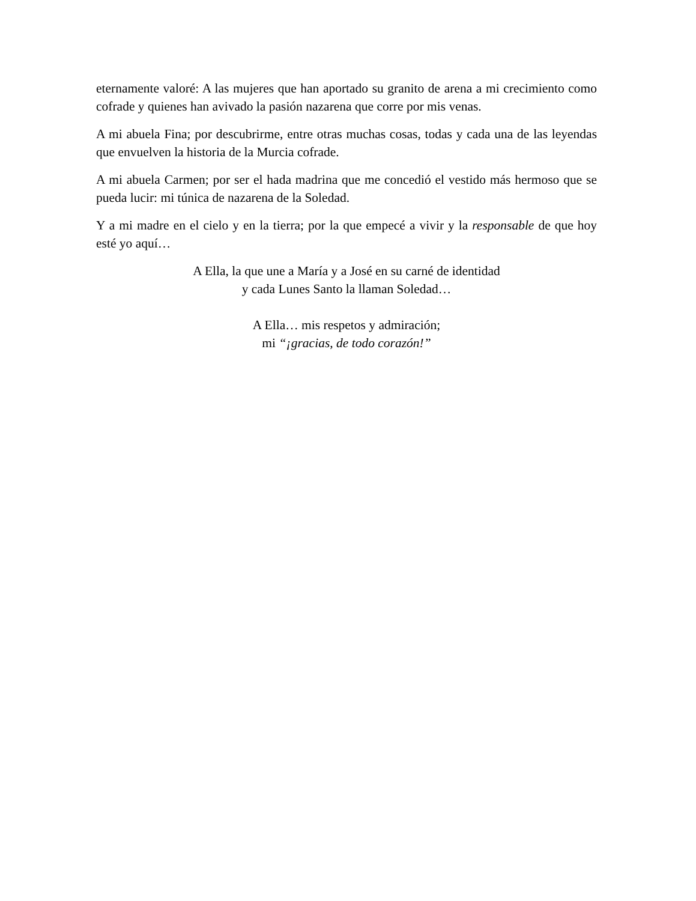eternamente valoré: A las mujeres que han aportado su granito de arena a mi crecimiento como cofrade y quienes han avivado la pasión nazarena que corre por mis venas.
A mi abuela Fina; por descubrirme, entre otras muchas cosas, todas y cada una de las leyendas que envuelven la historia de la Murcia cofrade.
A mi abuela Carmen; por ser el hada madrina que me concedió el vestido más hermoso que se pueda lucir: mi túnica de nazarena de la Soledad.
Y a mi madre en el cielo y en la tierra; por la que empecé a vivir y la responsable de que hoy esté yo aquí…
A Ella, la que une a María y a José en su carné de identidad
y cada Lunes Santo la llaman Soledad…
A Ella… mis respetos y admiración;
mi “¡gracias, de todo corazón!”